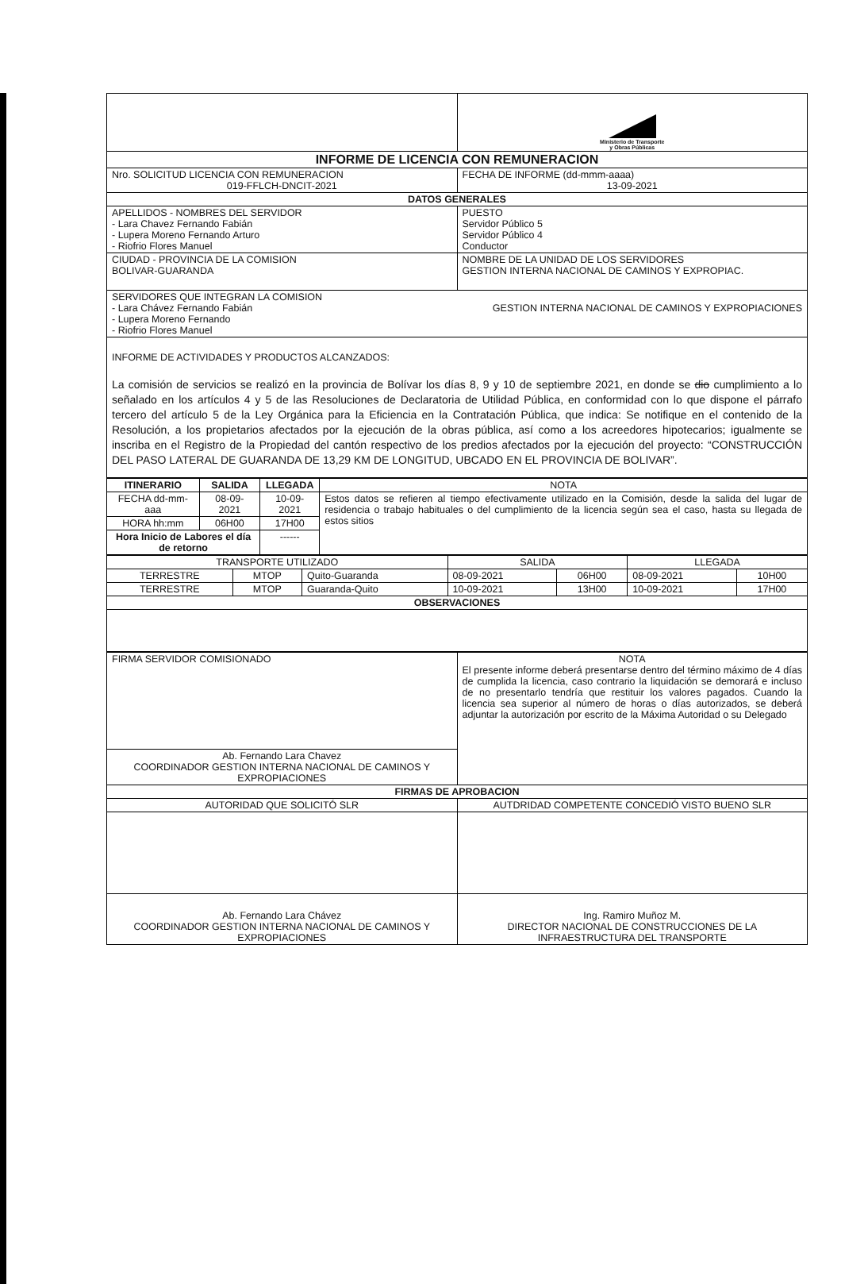| | Ministerio de Transporte y Obras Públicas |
| INFORME DE LICENCIA CON REMUNERACION | |
| Nro. SOLICITUD LICENCIA CON REMUNERACION 019-FFLCH-DNCIT-2021 | FECHA DE INFORME (dd-mmm-aaaa) 13-09-2021 |
| DATOS GENERALES | |
| APELLIDOS - NOMBRES DEL SERVIDOR - Lara Chavez Fernando Fabián - Lupera Moreno Fernando Arturo - Riofrio Flores Manuel | PUESTO Servidor Público 5 Servidor Público 4 Conductor |
| CIUDAD - PROVINCIA DE LA COMISION BOLIVAR-GUARANDA | NOMBRE DE LA UNIDAD DE LOS SERVIDORES GESTION INTERNA NACIONAL DE CAMINOS Y EXPROPIAC. |
| SERVIDORES QUE INTEGRAN LA COMISION - Lara Chávez Fernando Fabián - Lupera Moreno Fernando - Riofrio Flores Manuel GESTION INTERNA NACIONAL DE CAMINOS Y EXPROPIACIONES | |
| INFORME DE ACTIVIDADES Y PRODUCTOS ALCANZADOS: La comisión de servicios se realizó en la provincia de Bolívar los días 8, 9 y 10 de septiembre 2021, en donde se dio cumplimiento a lo señalado en los artículos 4 y 5 de las Resoluciones de Declaratoria de Utilidad Pública, en conformidad con lo que dispone el párrafo tercero del artículo 5 de la Ley Orgánica para la Eficiencia en la Contratación Pública, que indica: Se notifique en el contenido de la Resolución, a los propietarios afectados por la ejecución de la obras pública, así como a los acreedores hipotecarios; igualmente se inscriba en el Registro de la Propiedad del cantón respectivo de los predios afectados por la ejecución del proyecto: “CONSTRUCCIÓN DEL PASO LATERAL DE GUARANDA DE 13,29 KM DE LONGITUD, UBCADO EN EL PROVINCIA DE BOLIVAR”. | |
| ITINERARIO | SALIDA | LLEGADA | NOTA |
| FECHA dd-mm-aaa | 08-09-2021 | 10-09-2021 | Estos datos se refieren al tiempo efectivamente utilizado en la Comisión, desde la salida del lugar de residencia o trabajo habituales o del cumplimiento de la licencia según sea el caso, hasta su llegada de estos sitios |
| HORA hh:mm | 06H00 | 17H00 | |
| Hora Inicio de Labores el día de retorno | | ------ | |
| TRANSPORTE UTILIZADO | | | SALIDA | | LLEGADA | |
| TERRESTRE | MTOP | Quito-Guaranda | 08-09-2021 | 06H00 | 08-09-2021 | 10H00 |
| TERRESTRE | MTOP | Guaranda-Quito | 10-09-2021 | 13H00 | 10-09-2021 | 17H00 |
| OBSERVACIONES | | | | | | |
| FIRMA SERVIDOR COMISIONADO | NOTA El presente informe deberá presentarse dentro del término máximo de 4 días de cumplida la licencia, caso contrario la liquidación se demorará e incluso de no presentarlo tendría que restituir los valores pagados. Cuando la licencia sea superior al número de horas o días autorizados, se deberá adjuntar la autorización por escrito de la Máxima Autoridad o su Delegado |
| Ab. Fernando Lara Chavez COORDINADOR GESTION INTERNA NACIONAL DE CAMINOS Y EXPROPIACIONES | |
| FIRMAS DE APROBACION | |
| AUTORIDAD QUE SOLICITÓ SLR | AUTDRIDAD COMPETENTE CONCEDIÓ VISTO BUENO SLR |
| Ab. Fernando Lara Chávez COORDINADOR GESTION INTERNA NACIONAL DE CAMINOS Y EXPROPIACIONES | Ing. Ramiro Muñoz M. DIRECTOR NACIONAL DE CONSTRUCCIONES DE LA INFRAESTRUCTURA DEL TRANSPORTE |